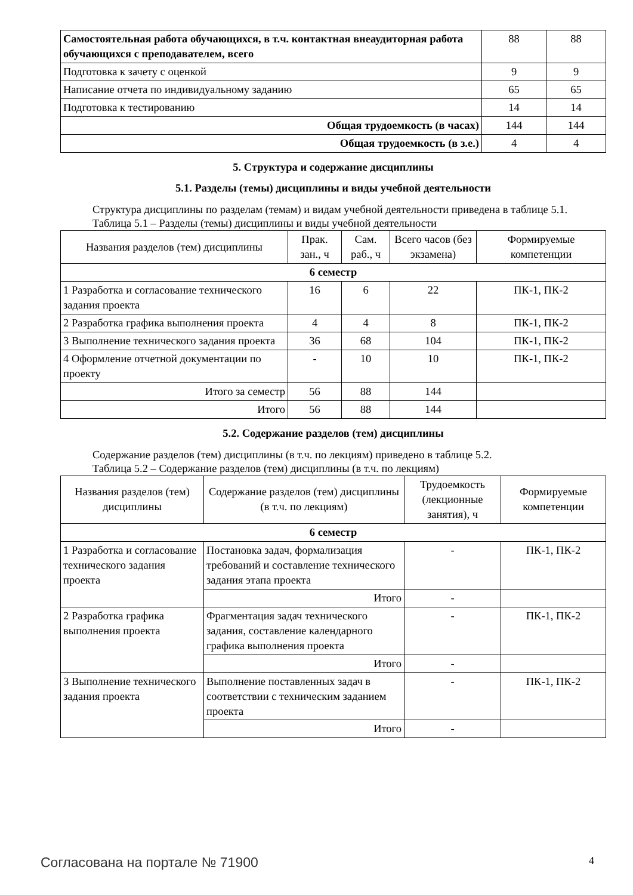| Самостоятельная работа обучающихся, в т.ч. контактная внеаудиторная работа обучающихся с преподавателем, всего | 88 | 88 |
| Подготовка к зачету с оценкой | 9 | 9 |
| Написание отчета по индивидуальному заданию | 65 | 65 |
| Подготовка к тестированию | 14 | 14 |
| Общая трудоемкость (в часах) | 144 | 144 |
| Общая трудоемкость (в з.е.) | 4 | 4 |
5. Структура и содержание дисциплины
5.1. Разделы (темы) дисциплины и виды учебной деятельности
Структура дисциплины по разделам (темам) и видам учебной деятельности приведена в таблице 5.1.
Таблица 5.1 – Разделы (темы) дисциплины и виды учебной деятельности
| Названия разделов (тем) дисциплины | Прак. зан., ч | Сам. раб., ч | Всего часов (без экзамена) | Формируемые компетенции |
| 6 семестр | | | | |
| 1 Разработка и согласование технического задания проекта | 16 | 6 | 22 | ПК-1, ПК-2 |
| 2 Разработка графика выполнения проекта | 4 | 4 | 8 | ПК-1, ПК-2 |
| 3 Выполнение технического задания проекта | 36 | 68 | 104 | ПК-1, ПК-2 |
| 4 Оформление отчетной документации по проекту | - | 10 | 10 | ПК-1, ПК-2 |
| Итого за семестр | 56 | 88 | 144 | |
| Итого | 56 | 88 | 144 | |
5.2. Содержание разделов (тем) дисциплины
Содержание разделов (тем) дисциплины (в т.ч. по лекциям) приведено в таблице 5.2.
Таблица 5.2 – Содержание разделов (тем) дисциплины (в т.ч. по лекциям)
| Названия разделов (тем) дисциплины | Содержание разделов (тем) дисциплины (в т.ч. по лекциям) | Трудоемкость (лекционные занятия), ч | Формируемые компетенции |
| 6 семестр | | | |
| 1 Разработка и согласование технического задания проекта | Постановка задач, формализация требований и составление технического задания этапа проекта | - | ПК-1, ПК-2 |
| | Итого | - | |
| 2 Разработка графика выполнения проекта | Фрагментация задач технического задания, составление календарного графика выполнения проекта | - | ПК-1, ПК-2 |
| | Итого | - | |
| 3 Выполнение технического задания проекта | Выполнение поставленных задач в соответствии с техническим заданием проекта | - | ПК-1, ПК-2 |
| | Итого | - | |
Согласована на портале № 71900 4